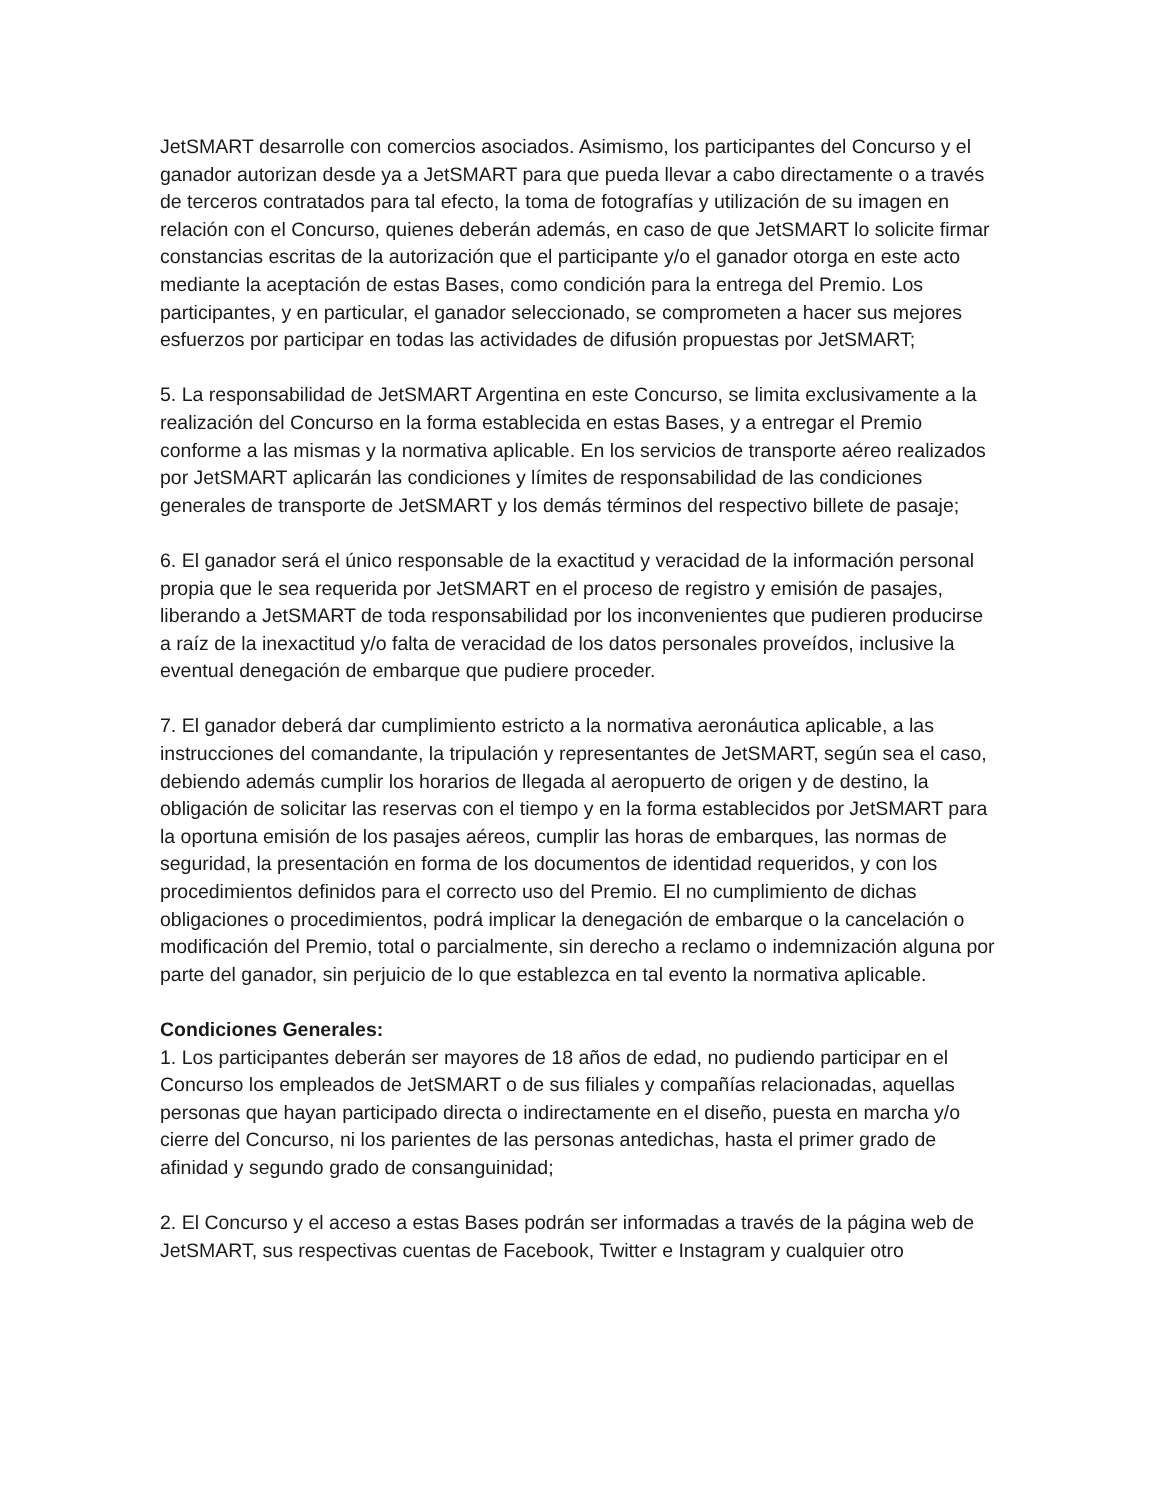JetSMART desarrolle con comercios asociados. Asimismo, los participantes del Concurso y el ganador autorizan desde ya a JetSMART para que pueda llevar a cabo directamente o a través de terceros contratados para tal efecto, la toma de fotografías y utilización de su imagen en relación con el Concurso, quienes deberán además, en caso de que JetSMART lo solicite firmar constancias escritas de la autorización que el participante y/o el ganador otorga en este acto mediante la aceptación de estas Bases, como condición para la entrega del Premio. Los participantes, y en particular, el ganador seleccionado, se comprometen a hacer sus mejores esfuerzos por participar en todas las actividades de difusión propuestas por JetSMART;
5. La responsabilidad de JetSMART Argentina en este Concurso, se limita exclusivamente a la realización del Concurso en la forma establecida en estas Bases, y a entregar el Premio conforme a las mismas y la normativa aplicable. En los servicios de transporte aéreo realizados por JetSMART aplicarán las condiciones y límites de responsabilidad de las condiciones generales de transporte de JetSMART y los demás términos del respectivo billete de pasaje;
6. El ganador será el único responsable de la exactitud y veracidad de la información personal propia que le sea requerida por JetSMART en el proceso de registro y emisión de pasajes, liberando a JetSMART de toda responsabilidad por los inconvenientes que pudieren producirse a raíz de la inexactitud y/o falta de veracidad de los datos personales proveídos, inclusive la eventual denegación de embarque que pudiere proceder.
7. El ganador deberá dar cumplimiento estricto a la normativa aeronáutica aplicable, a las instrucciones del comandante, la tripulación y representantes de JetSMART, según sea el caso, debiendo además cumplir los horarios de llegada al aeropuerto de origen y de destino, la obligación de solicitar las reservas con el tiempo y en la forma establecidos por JetSMART para la oportuna emisión de los pasajes aéreos, cumplir las horas de embarques, las normas de seguridad, la presentación en forma de los documentos de identidad requeridos, y con los procedimientos definidos para el correcto uso del Premio. El no cumplimiento de dichas obligaciones o procedimientos, podrá implicar la denegación de embarque o la cancelación o modificación del Premio, total o parcialmente, sin derecho a reclamo o indemnización alguna por parte del ganador, sin perjuicio de lo que establezca en tal evento la normativa aplicable.
Condiciones Generales:
1. Los participantes deberán ser mayores de 18 años de edad, no pudiendo participar en el Concurso los empleados de JetSMART o de sus filiales y compañías relacionadas, aquellas personas que hayan participado directa o indirectamente en el diseño, puesta en marcha y/o cierre del Concurso, ni los parientes de las personas antedichas, hasta el primer grado de afinidad y segundo grado de consanguinidad;
2. El Concurso y el acceso a estas Bases podrán ser informadas a través de la página web de JetSMART, sus respectivas cuentas de Facebook, Twitter e Instagram y cualquier otro